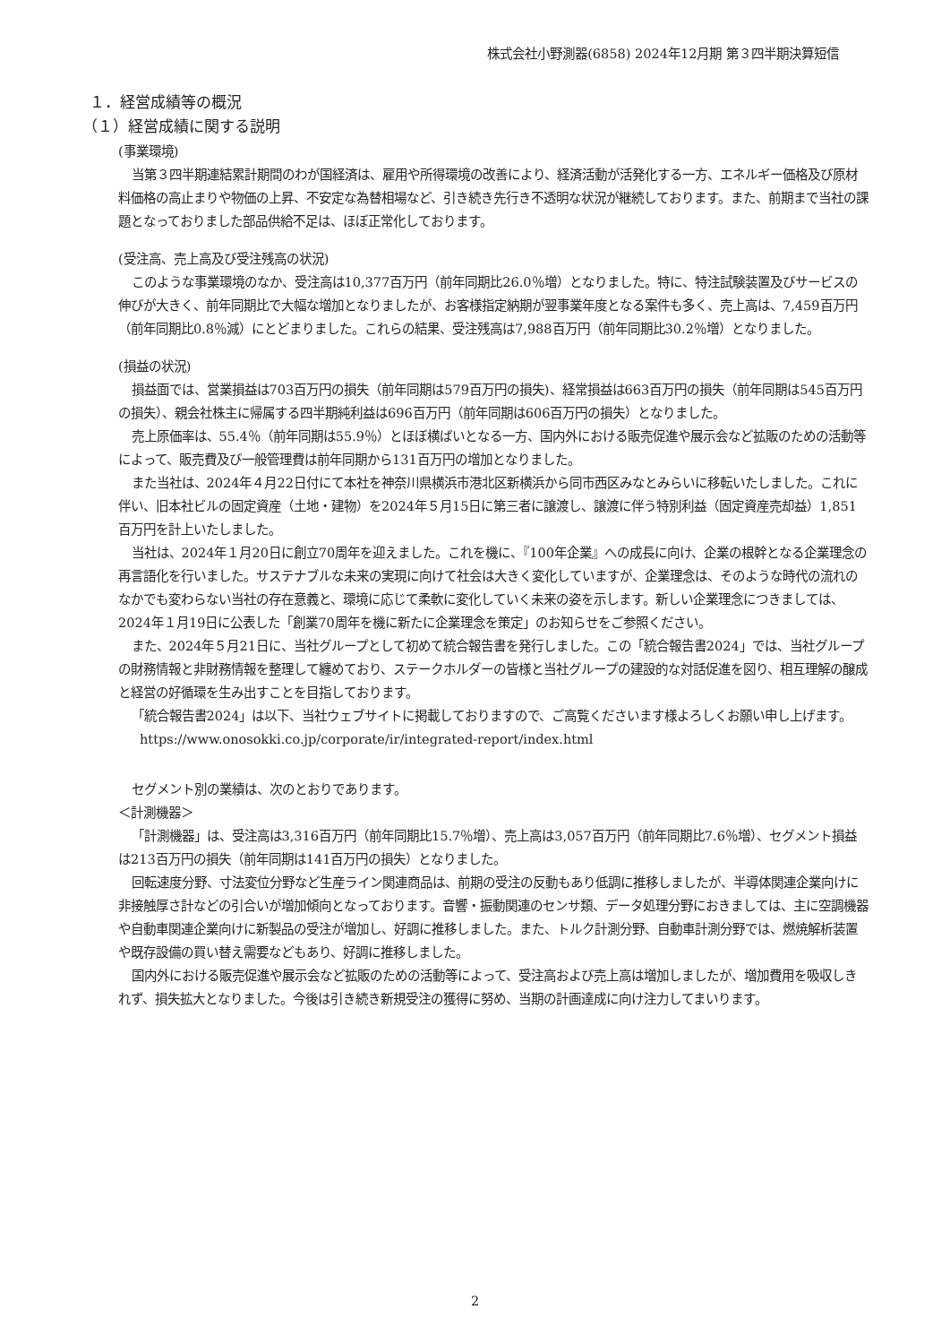株式会社小野測器(6858) 2024年12月期 第３四半期決算短信
１．経営成績等の概況
（１）経営成績に関する説明
(事業環境)
当第３四半期連結累計期間のわが国経済は、雇用や所得環境の改善により、経済活動が活発化する一方、エネルギー価格及び原材料価格の高止まりや物価の上昇、不安定な為替相場など、引き続き先行き不透明な状況が継続しております。また、前期まで当社の課題となっておりました部品供給不足は、ほぼ正常化しております。
(受注高、売上高及び受注残高の状況)
このような事業環境のなか、受注高は10,377百万円（前年同期比26.0％増）となりました。特に、特注試験装置及びサービスの伸びが大きく、前年同期比で大幅な増加となりましたが、お客様指定納期が翌事業年度となる案件も多く、売上高は、7,459百万円（前年同期比0.8％減）にとどまりました。これらの結果、受注残高は7,988百万円（前年同期比30.2％増）となりました。
(損益の状況)
損益面では、営業損益は703百万円の損失（前年同期は579百万円の損失)、経常損益は663百万円の損失（前年同期は545百万円の損失）、親会社株主に帰属する四半期純利益は696百万円（前年同期は606百万円の損失）となりました。
売上原価率は、55.4％（前年同期は55.9％）とほぼ横ばいとなる一方、国内外における販売促進や展示会など拡販のための活動等によって、販売費及び一般管理費は前年同期から131百万円の増加となりました。
また当社は、2024年４月22日付にて本社を神奈川県横浜市港北区新横浜から同市西区みなとみらいに移転いたしました。これに伴い、旧本社ビルの固定資産（土地・建物）を2024年５月15日に第三者に譲渡し、譲渡に伴う特別利益（固定資産売却益）1,851百万円を計上いたしました。
当社は、2024年１月20日に創立70周年を迎えました。これを機に、『100年企業』への成長に向け、企業の根幹となる企業理念の再言語化を行いました。サステナブルな未来の実現に向けて社会は大きく変化していますが、企業理念は、そのような時代の流れのなかでも変わらない当社の存在意義と、環境に応じて柔軟に変化していく未来の姿を示します。新しい企業理念につきましては、2024年１月19日に公表した「創業70周年を機に新たに企業理念を策定」のお知らせをご参照ください。
また、2024年５月21日に、当社グループとして初めて統合報告書を発行しました。この「統合報告書2024」では、当社グループの財務情報と非財務情報を整理して纏めており、ステークホルダーの皆様と当社グループの建設的な対話促進を図り、相互理解の醸成と経営の好循環を生み出すことを目指しております。
「統合報告書2024」は以下、当社ウェブサイトに掲載しておりますので、ご高覧くださいます様よろしくお願い申し上げます。
https://www.onosokki.co.jp/corporate/ir/integrated-report/index.html
セグメント別の業績は、次のとおりであります。
＜計測機器＞
「計測機器」は、受注高は3,316百万円（前年同期比15.7％増）、売上高は3,057百万円（前年同期比7.6％増）、セグメント損益は213百万円の損失（前年同期は141百万円の損失）となりました。
回転速度分野、寸法変位分野など生産ライン関連商品は、前期の受注の反動もあり低調に推移しましたが、半導体関連企業向けに非接触厚さ計などの引合いが増加傾向となっております。音響・振動関連のセンサ類、データ処理分野におきましては、主に空調機器や自動車関連企業向けに新製品の受注が増加し、好調に推移しました。また、トルク計測分野、自動車計測分野では、燃焼解析装置や既存設備の買い替え需要などもあり、好調に推移しました。
国内外における販売促進や展示会など拡販のための活動等によって、受注高および売上高は増加しましたが、増加費用を吸収しきれず、損失拡大となりました。今後は引き続き新規受注の獲得に努め、当期の計画達成に向け注力してまいります。
2